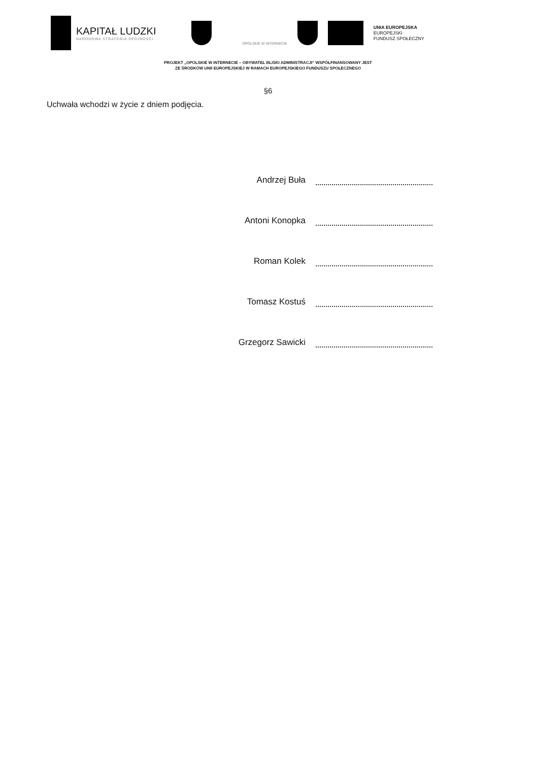KAPITAŁ LUDZKI
NARODOWA STRATEGIA SPÓJNOŚCI
OPOLSKIE W INTERNECIE
UNIA EUROPEJSKA
EUROPEJSKI
FUNDUSZ SPOŁECZNY
PROJEKT „OPOLSKIE W INTERNECIE – OBYWATEL BLISKI ADMINISTRACJI” WSPÓŁFINANSOWANY JEST
ZE ŚRODKÓW UNII EUROPEJSKIEJ W RAMACH EUROPEJSKIEGO FUNDUSZU SPOŁECZNEGO
§6
Uchwała wchodzi w życie z dniem podjęcia.
Andrzej Buła
Antoni Konopka
Roman Kolek
Tomasz Kostuś
Grzegorz Sawicki